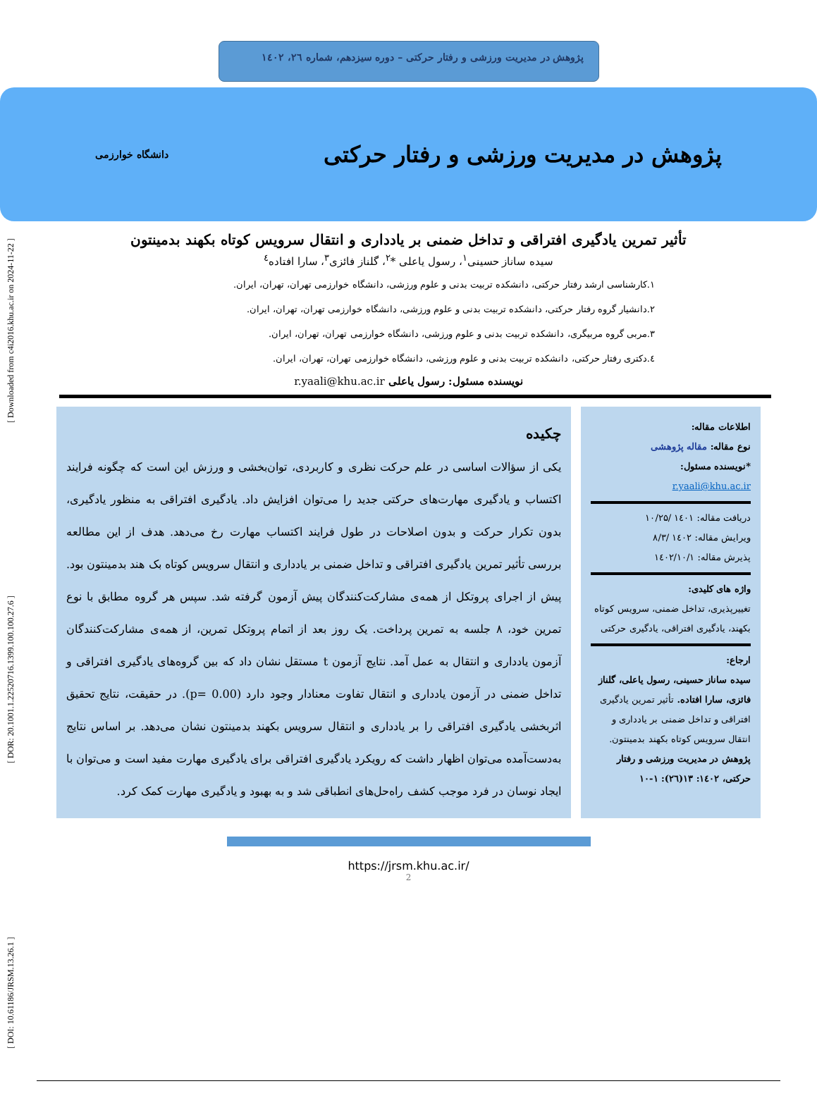[ DOI: 10.61186/JRSM.13.26.1 ] [ DOR: 20.1001.1.22520716.1399.100.100.27.6 ] [ Downloaded from c4i2016.khu.ac.ir on 2024-11-22 ]
پژوهش در مدیریت ورزشی و رفتار حرکتی – دوره سیزدهم، شماره ۲٦، ۱٤۰۲
پژوهش در مدیریت ورزشی و رفتار حرکتی دانشگاه خوارزمی
تأثیر تمرین یادگیری افتراقی و تداخل ضمنی بر یادداری و انتقال سرویس کوتاه بکهند بدمینتون
سیده ساناز حسینی<sup>۱</sup>، رسول یاعلی *<sup>۲</sup>، گلناز فائزی<sup>۳</sup>، سارا افتاده<sup>٤</sup>
۱.کارشناسی ارشد رفتار حرکتی، دانشکده تربیت بدنی و علوم ورزشی، دانشگاه خوارزمی تهران، تهران، ایران.
۲.دانشیار گروه رفتار حرکتی، دانشکده تربیت بدنی و علوم ورزشی، دانشگاه خوارزمی تهران، تهران، ایران.
۳.مربی گروه مربیگری، دانشکده تربیت بدنی و علوم ورزشی، دانشگاه خوارزمی تهران، تهران، ایران.
٤.دکتری رفتار حرکتی، دانشکده تربیت بدنی و علوم ورزشی، دانشگاه خوارزمی تهران، تهران، ایران.
نویسنده مسئول: رسول یاعلی r.yaali@khu.ac.ir
اطلاعات مقاله:
نوع مقاله: مقاله پژوهشی
*نویسنده مسئول:
r.yaali@khu.ac.ir
دریافت مقاله: ۱٤۰۱ /۱۰/۲۵
ویرایش مقاله: ۱٤۰۲ /۸/۳
پذیرش مقاله: ۱٤۰۲/۱۰/۱
واژه های کلیدی:
تغییرپذیری، تداخل ضمنی، سرویس کوتاه بکهند، یادگیری افتراقی، یادگیری حرکتی
ارجاع:
سیده ساناز حسینی، رسول یاعلی، گلناز فائزی، سارا افتاده. تأثیر تمرین یادگیری افتراقی و تداخل ضمنی بر یادداری و انتقال سرویس کوتاه بکهند بدمینتون. پژوهش در مدیریت ورزشی و رفتار حرکتی، ۱٤۰۲: ۱۳(۲٦): ۱-۱۰
چکیده
یکی از سؤالات اساسی در علم حرکت نظری و کاربردی، توان‌بخشی و ورزش این است که چگونه فرایند اکتساب و یادگیری مهارت‌های حرکتی جدید را می‌توان افزایش داد. یادگیری افتراقی به منظور یادگیری، بدون تکرار حرکت و بدون اصلاحات در طول فرایند اکتساب مهارت رخ می‌دهد. هدف از این مطالعه بررسی تأثیر تمرین یادگیری افتراقی و تداخل ضمنی بر یادداری و انتقال سرویس کوتاه بک هند بدمینتون بود. پیش از اجرای پروتکل از همه‌ی مشارکت‌کنندگان پیش آزمون گرفته شد. سپس هر گروه مطابق با نوع تمرین خود، ۸ جلسه به تمرین پرداخت. یک روز بعد از اتمام پروتکل تمرین، از همه‌ی مشارکت‌کنندگان آزمون یادداری و انتقال به عمل آمد. نتایج آزمون t مستقل نشان داد که بین گروه‌های یادگیری افتراقی و تداخل ضمنی در آزمون یادداری و انتقال تفاوت معنادار وجود دارد (p= 0.00). در حقیقت، نتایج تحقیق اثربخشی یادگیری افتراقی را بر یادداری و انتقال سرویس بکهند بدمینتون نشان می‌دهد. بر اساس نتایج به‌دست‌آمده می‌توان اظهار داشت که رویکرد یادگیری افتراقی برای یادگیری مهارت مفید است و می‌توان با ایجاد نوسان در فرد موجب کشف راه‌حل‌های انطباقی شد و به بهبود و یادگیری مهارت کمک کرد.
https://jrsm.khu.ac.ir/
2